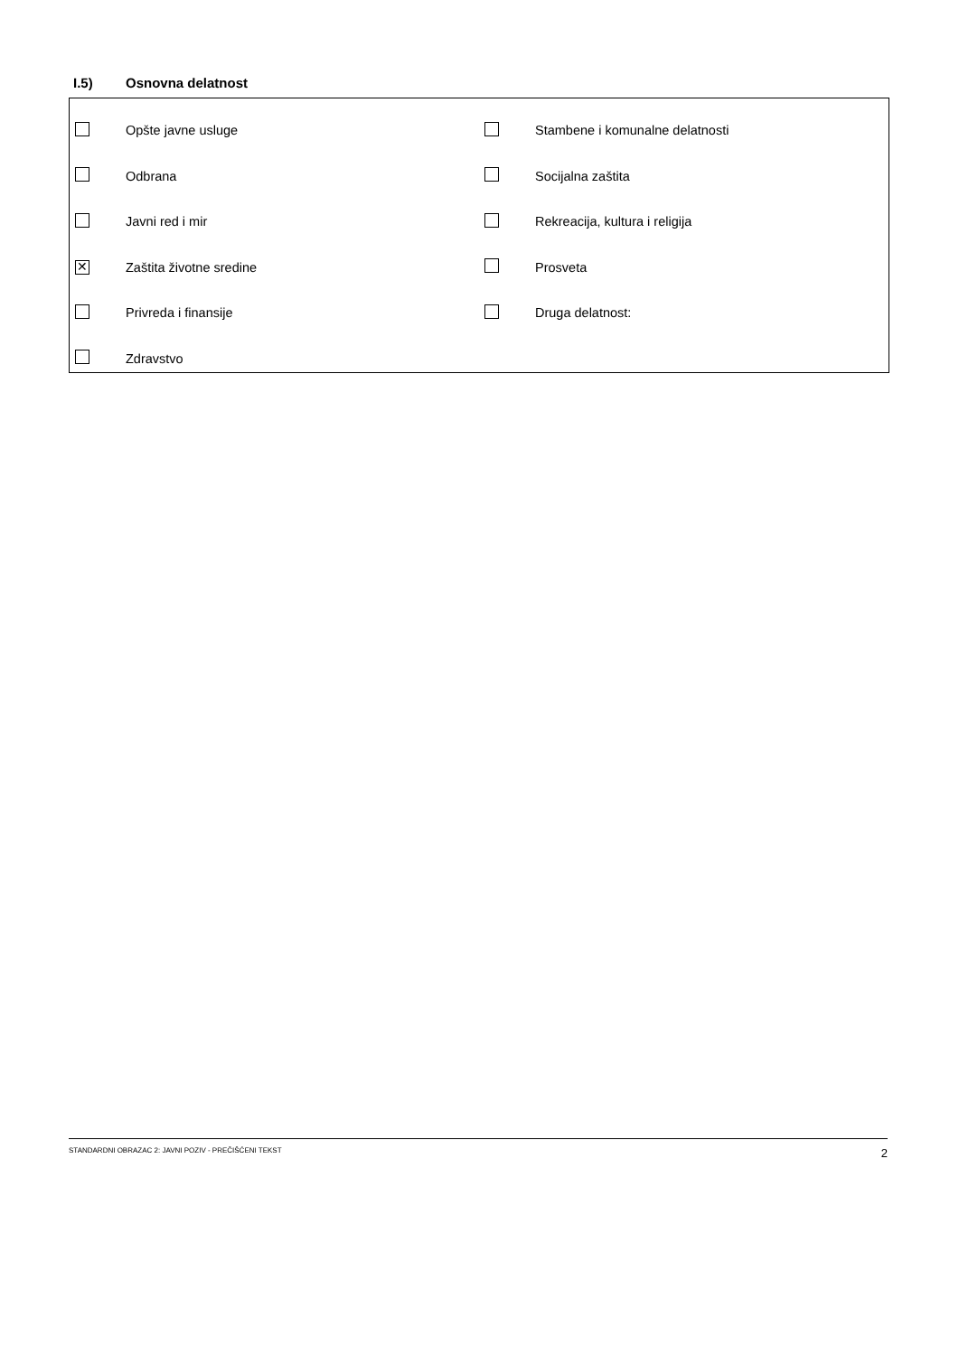I.5) Osnovna delatnost
| | Opšte javne usluge | | Stambene i komunalne delatnosti |
| | Odbrana | | Socijalna zaštita |
| | Javni red i mir | | Rekreacija, kultura i religija |
| ✕ | Zaštita životne sredine | | Prosveta |
| | Privreda i finansije | | Druga delatnost: |
| | Zdravstvo | | |
STANDARDNI OBRAZAC 2: JAVNI POZIV - PREČIŠĆENI TEKST 2